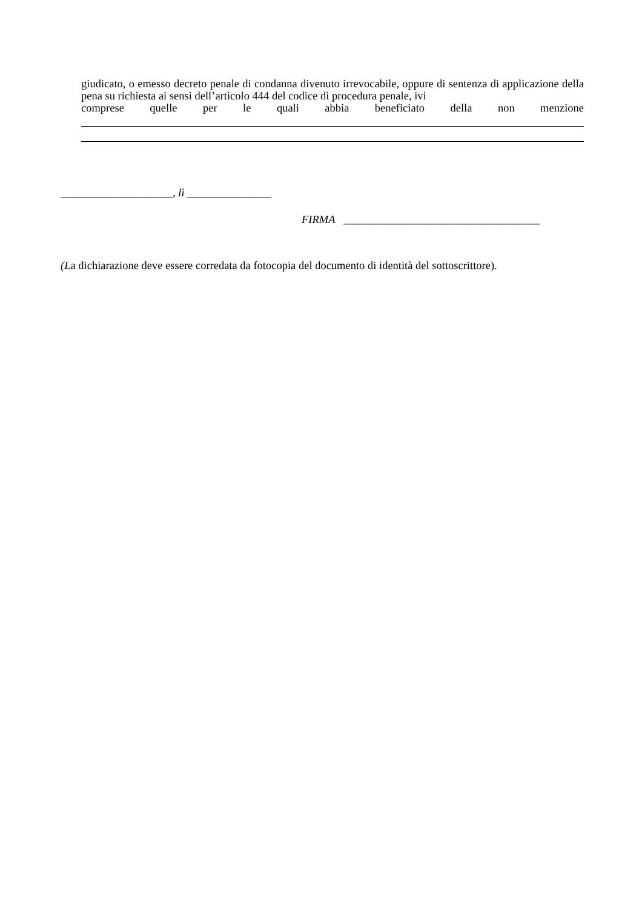giudicato, o emesso decreto penale di condanna divenuto irrevocabile, oppure di sentenza di applicazione della pena su richiesta ai sensi dell’articolo 444 del codice di procedura penale, ivi
comprese quelle per le quali abbia beneficiato della non menzione
____________________, lì _______________
FIRMA ___________________________________
(La dichiarazione deve essere corredata da fotocopia del documento di identità del sottoscrittore).